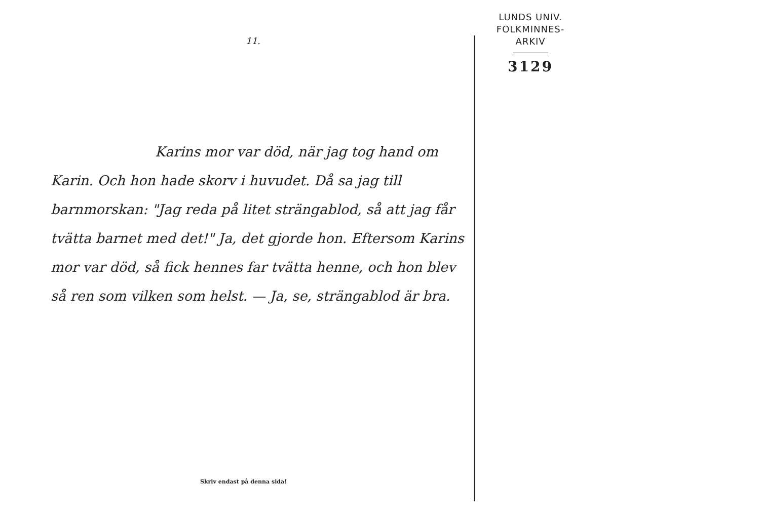11.
Karins mor var död, när jag tog hand om Karin. Och hon hade skorv i huvudet. Då sa jag till barnmorskan: "Jag reda på litet strängablod, så att jag får tvätta barnet med det!" Ja, det gjorde hon. Eftersom Karins mor var död, så fick hennes far tvätta henne, och hon blev så ren som vilken som helst. — Ja, se, strängablod är bra.
Skriv endast på denna sida!
LUNDS UNIV.
FOLKMINNES-
ARKIV
3129